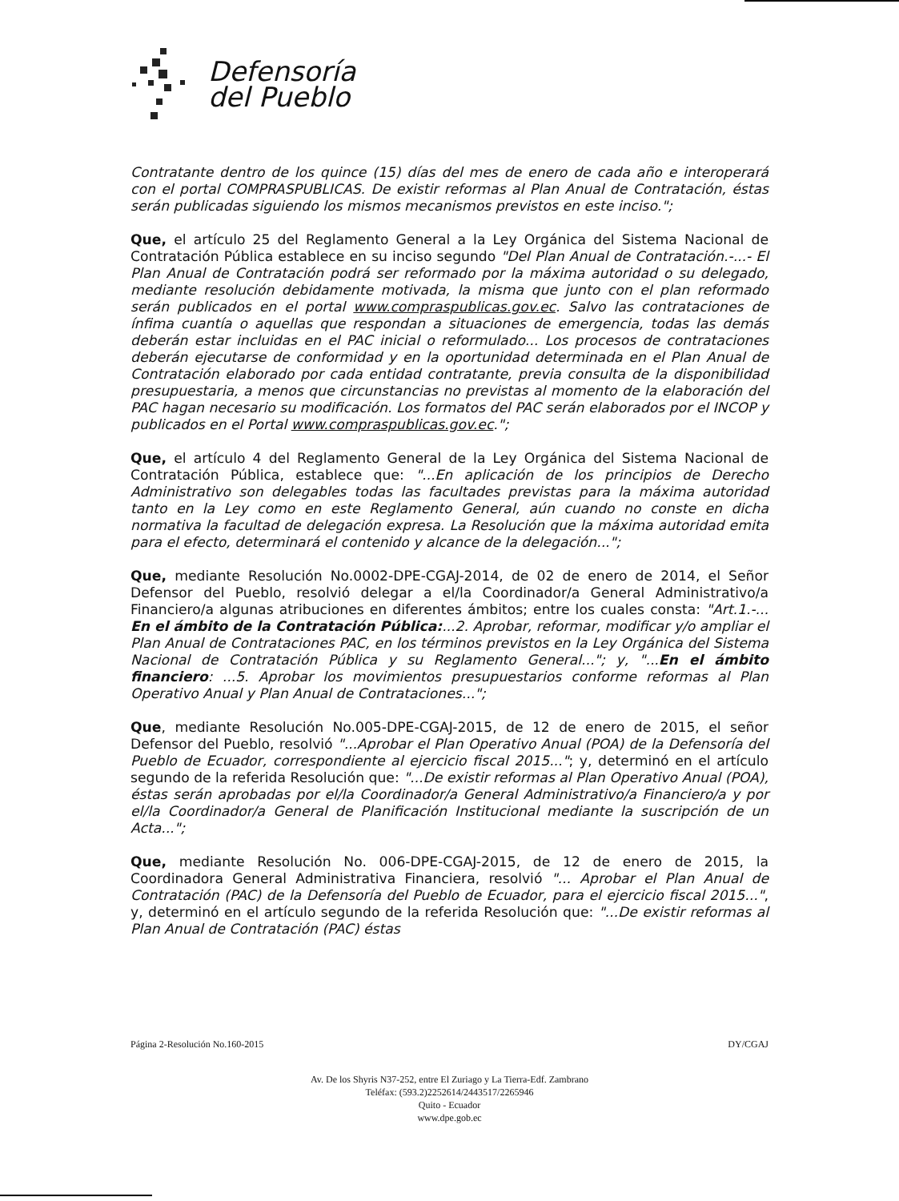Defensoría
del Pueblo
Contratante dentro de los quince (15) días del mes de enero de cada año e interoperará con el portal COMPRASPUBLICAS. De existir reformas al Plan Anual de Contratación, éstas serán publicadas siguiendo los mismos mecanismos previstos en este inciso.";
Que, el artículo 25 del Reglamento General a la Ley Orgánica del Sistema Nacional de Contratación Pública establece en su inciso segundo "Del Plan Anual de Contratación.-...- El Plan Anual de Contratación podrá ser reformado por la máxima autoridad o su delegado, mediante resolución debidamente motivada, la misma que junto con el plan reformado serán publicados en el portal www.compraspublicas.gov.ec. Salvo las contrataciones de ínfima cuantía o aquellas que respondan a situaciones de emergencia, todas las demás deberán estar incluidas en el PAC inicial o reformulado... Los procesos de contrataciones deberán ejecutarse de conformidad y en la oportunidad determinada en el Plan Anual de Contratación elaborado por cada entidad contratante, previa consulta de la disponibilidad presupuestaria, a menos que circunstancias no previstas al momento de la elaboración del PAC hagan necesario su modificación. Los formatos del PAC serán elaborados por el INCOP y publicados en el Portal www.compraspublicas.gov.ec.";
Que, el artículo 4 del Reglamento General de la Ley Orgánica del Sistema Nacional de Contratación Pública, establece que: "...En aplicación de los principios de Derecho Administrativo son delegables todas las facultades previstas para la máxima autoridad tanto en la Ley como en este Reglamento General, aún cuando no conste en dicha normativa la facultad de delegación expresa. La Resolución que la máxima autoridad emita para el efecto, determinará el contenido y alcance de la delegación...";
Que, mediante Resolución No.0002-DPE-CGAJ-2014, de 02 de enero de 2014, el Señor Defensor del Pueblo, resolvió delegar a el/la Coordinador/a General Administrativo/a Financiero/a algunas atribuciones en diferentes ámbitos; entre los cuales consta: "Art.1.-... En el ámbito de la Contratación Pública:...2. Aprobar, reformar, modificar y/o ampliar el Plan Anual de Contrataciones PAC, en los términos previstos en la Ley Orgánica del Sistema Nacional de Contratación Pública y su Reglamento General..."; y, "...En el ámbito financiero: ...5. Aprobar los movimientos presupuestarios conforme reformas al Plan Operativo Anual y Plan Anual de Contrataciones...";
Que, mediante Resolución No.005-DPE-CGAJ-2015, de 12 de enero de 2015, el señor Defensor del Pueblo, resolvió "...Aprobar el Plan Operativo Anual (POA) de la Defensoría del Pueblo de Ecuador, correspondiente al ejercicio fiscal 2015..."; y, determinó en el artículo segundo de la referida Resolución que: "...De existir reformas al Plan Operativo Anual (POA), éstas serán aprobadas por el/la Coordinador/a General Administrativo/a Financiero/a y por el/la Coordinador/a General de Planificación Institucional mediante la suscripción de un Acta...";
Que, mediante Resolución No. 006-DPE-CGAJ-2015, de 12 de enero de 2015, la Coordinadora General Administrativa Financiera, resolvió "... Aprobar el Plan Anual de Contratación (PAC) de la Defensoría del Pueblo de Ecuador, para el ejercicio fiscal 2015...", y, determinó en el artículo segundo de la referida Resolución que: "...De existir reformas al Plan Anual de Contratación (PAC) éstas
Página 2-Resolución No.160-2015 DY/CGAJ
Av. De los Shyris N37-252, entre El Zuriago y La Tierra-Edf. Zambrano
Teléfax: (593.2)2252614/2443517/2265946
Quito - Ecuador
www.dpe.gob.ec